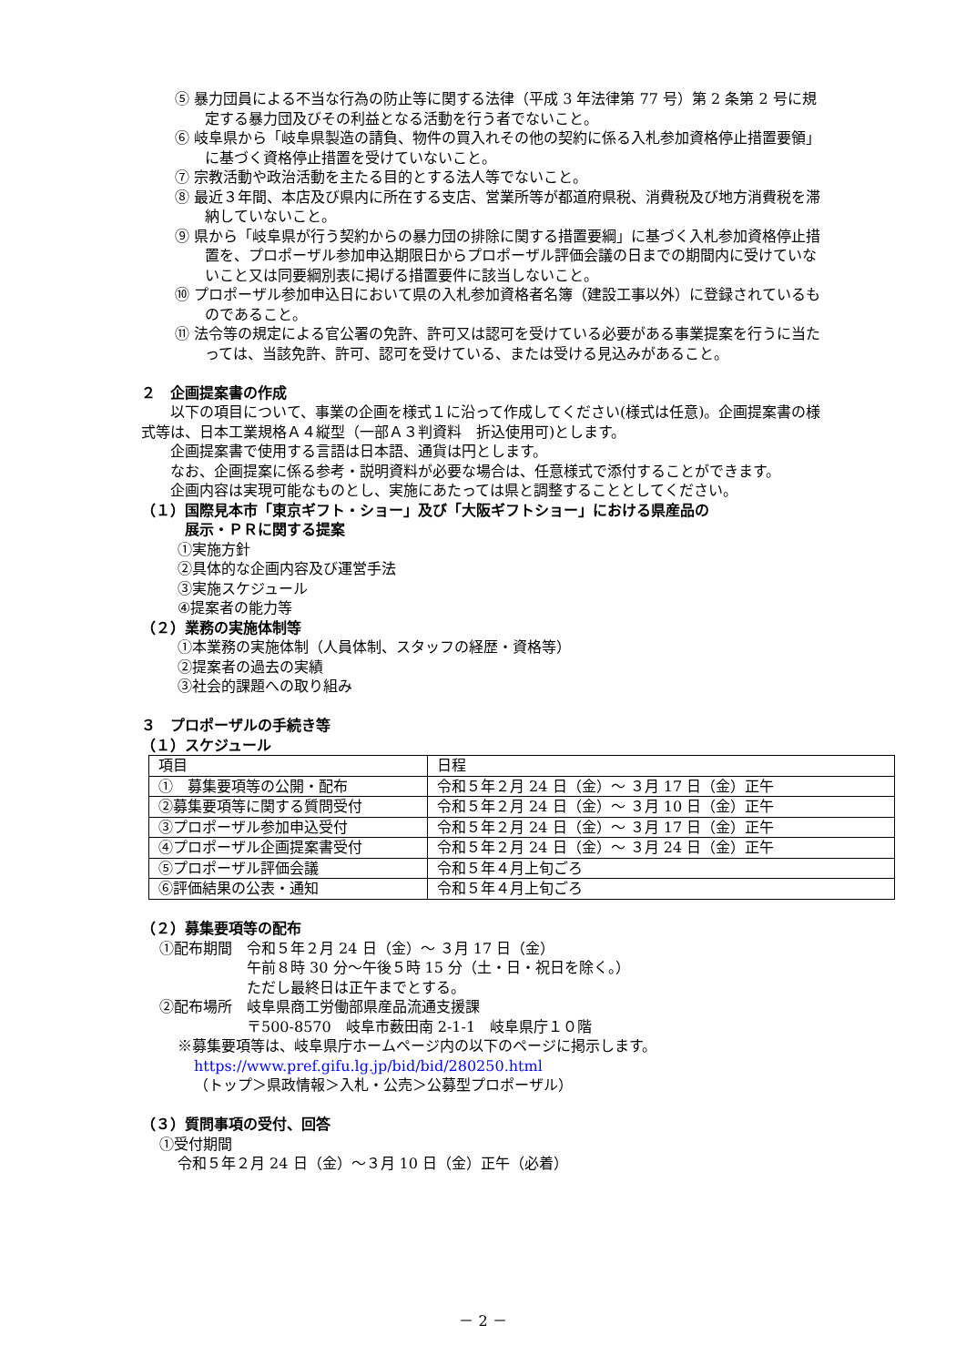⑤ 暴力団員による不当な行為の防止等に関する法律（平成 3 年法律第 77 号）第 2 条第 2 号に規定する暴力団及びその利益となる活動を行う者でないこと。
⑥ 岐阜県から「岐阜県製造の請負、物件の買入れその他の契約に係る入札参加資格停止措置要領」に基づく資格停止措置を受けていないこと。
⑦ 宗教活動や政治活動を主たる目的とする法人等でないこと。
⑧ 最近３年間、本店及び県内に所在する支店、営業所等が都道府県税、消費税及び地方消費税を滞納していないこと。
⑨ 県から「岐阜県が行う契約からの暴力団の排除に関する措置要綱」に基づく入札参加資格停止措置を、プロポーザル参加申込期限日からプロポーザル評価会議の日までの期間内に受けていないこと又は同要綱別表に掲げる措置要件に該当しないこと。
⑩ プロポーザル参加申込日において県の入札参加資格者名簿（建設工事以外）に登録されているものであること。
⑪ 法令等の規定による官公署の免許、許可又は認可を受けている必要がある事業提案を行うに当たっては、当該免許、許可、認可を受けている、または受ける見込みがあること。
２　企画提案書の作成
　　以下の項目について、事業の企画を様式１に沿って作成してください(様式は任意)。企画提案書の様式等は、日本工業規格Ａ４縦型（一部Ａ３判資料　折込使用可)とします。
　　企画提案書で使用する言語は日本語、通貨は円とします。
　　なお、企画提案に係る参考・説明資料が必要な場合は、任意様式で添付することができます。
　　企画内容は実現可能なものとし、実施にあたっては県と調整することとしてください。
（１）国際見本市「東京ギフト・ショー」及び「大阪ギフトショー」における県産品の
　　　展示・ＰＲに関する提案
①実施方針
②具体的な企画内容及び運営手法
③実施スケジュール
④提案者の能力等
（２）業務の実施体制等
①本業務の実施体制（人員体制、スタッフの経歴・資格等）
②提案者の過去の実績
③社会的課題への取り組み
３　プロポーザルの手続き等
（１）スケジュール
| 項目 | 日程 |
| ① 募集要項等の公開・配布 | 令和５年２月 24 日（金）～ ３月 17 日（金）正午 |
| ②募集要項等に関する質問受付 | 令和５年２月 24 日（金）～ ３月 10 日（金）正午 |
| ③プロポーザル参加申込受付 | 令和５年２月 24 日（金）～ ３月 17 日（金）正午 |
| ④プロポーザル企画提案書受付 | 令和５年２月 24 日（金）～ ３月 24 日（金）正午 |
| ⑤プロポーザル評価会議 | 令和５年４月上旬ごろ |
| ⑥評価結果の公表・通知 | 令和５年４月上旬ごろ |
（２）募集要項等の配布
①配布期間　令和５年２月 24 日（金）～ ３月 17 日（金）
　　　　　　午前８時 30 分～午後５時 15 分（土・日・祝日を除く。）
　　　　　　ただし最終日は正午までとする。
②配布場所　岐阜県商工労働部県産品流通支援課
　　　　　　〒500-8570　岐阜市薮田南 2-1-1　岐阜県庁１０階
※募集要項等は、岐阜県庁ホームページ内の以下のページに掲示します。
https://www.pref.gifu.lg.jp/bid/bid/280250.html
（トップ＞県政情報＞入札・公売＞公募型プロポーザル）
（３）質問事項の受付、回答
①受付期間
令和５年２月 24 日（金）～３月 10 日（金）正午（必着）
－ 2 －